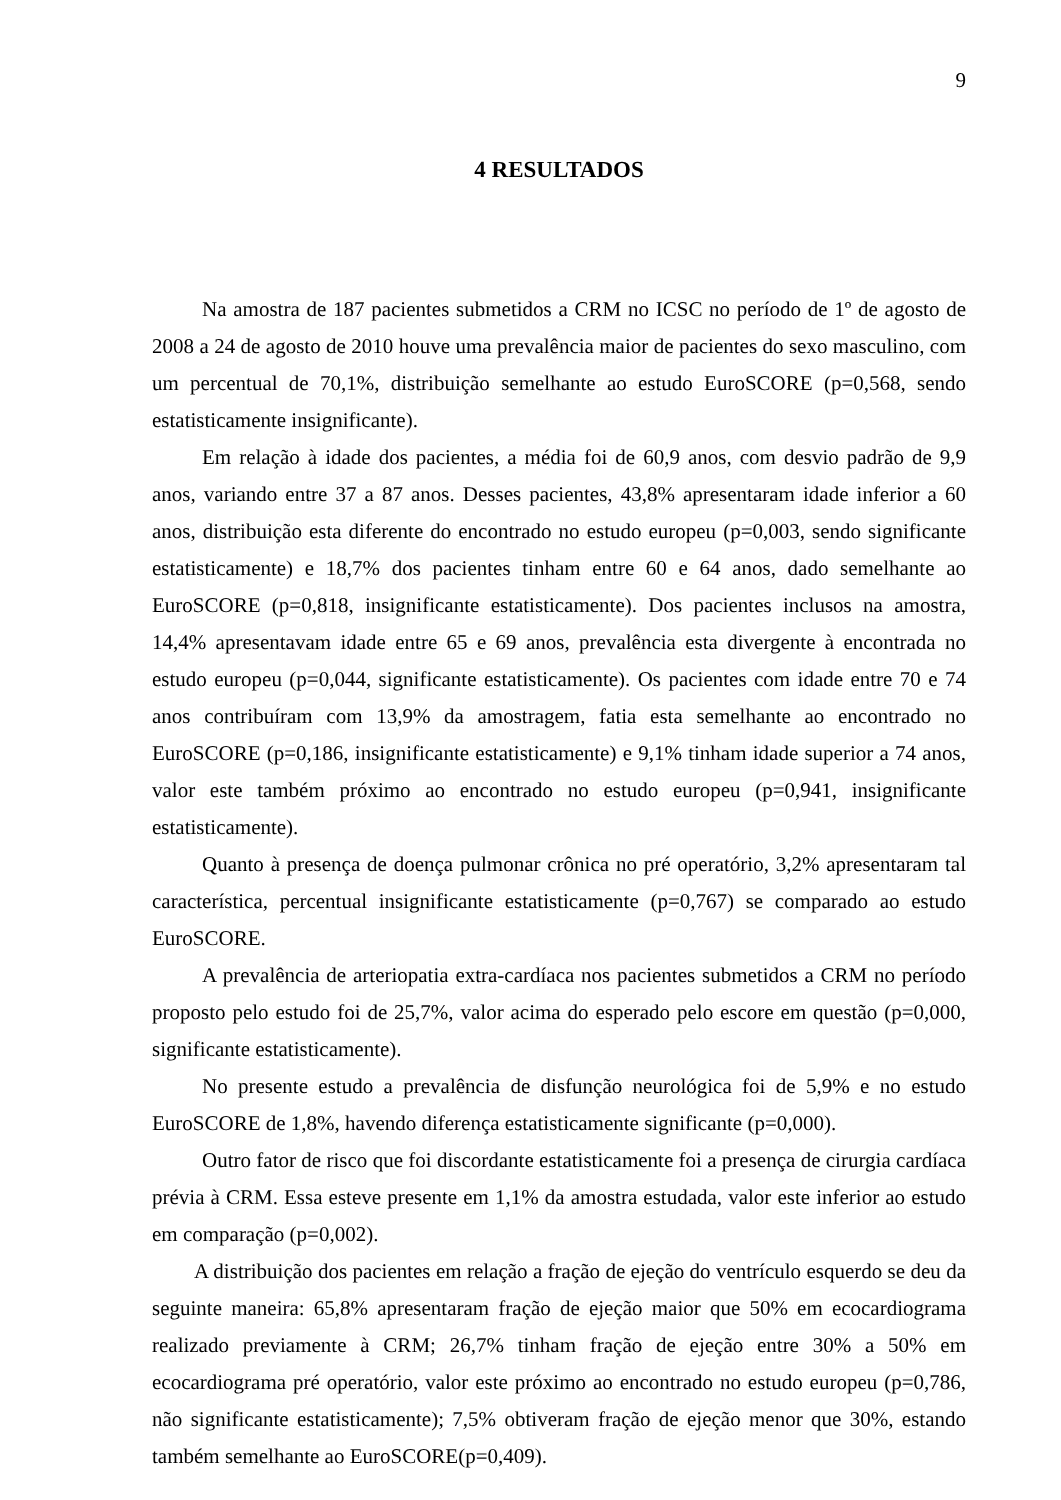9
4 RESULTADOS
Na amostra de 187 pacientes submetidos a CRM no ICSC no período de 1º de agosto de 2008 a 24 de agosto de 2010 houve uma prevalência maior de pacientes do sexo masculino, com um percentual de 70,1%, distribuição semelhante ao estudo EuroSCORE (p=0,568, sendo estatisticamente insignificante).
Em relação à idade dos pacientes, a média foi de 60,9 anos, com desvio padrão de 9,9 anos, variando entre 37 a 87 anos. Desses pacientes, 43,8% apresentaram idade inferior a 60 anos, distribuição esta diferente do encontrado no estudo europeu (p=0,003, sendo significante estatisticamente) e 18,7% dos pacientes tinham entre 60 e 64 anos, dado semelhante ao EuroSCORE (p=0,818, insignificante estatisticamente). Dos pacientes inclusos na amostra, 14,4% apresentavam idade entre 65 e 69 anos, prevalência esta divergente à encontrada no estudo europeu (p=0,044, significante estatisticamente). Os pacientes com idade entre 70 e 74 anos contribuíram com 13,9% da amostragem, fatia esta semelhante ao encontrado no EuroSCORE (p=0,186, insignificante estatisticamente) e 9,1% tinham idade superior a 74 anos, valor este também próximo ao encontrado no estudo europeu (p=0,941, insignificante estatisticamente).
Quanto à presença de doença pulmonar crônica no pré operatório, 3,2% apresentaram tal característica, percentual insignificante estatisticamente (p=0,767) se comparado ao estudo EuroSCORE.
A prevalência de arteriopatia extra-cardíaca nos pacientes submetidos a CRM no período proposto pelo estudo foi de 25,7%, valor acima do esperado pelo escore em questão (p=0,000, significante estatisticamente).
No presente estudo a prevalência de disfunção neurológica foi de 5,9% e no estudo EuroSCORE de 1,8%, havendo diferença estatisticamente significante (p=0,000).
Outro fator de risco que foi discordante estatisticamente foi a presença de cirurgia cardíaca prévia à CRM. Essa esteve presente em 1,1% da amostra estudada, valor este inferior ao estudo em comparação (p=0,002).
A distribuição dos pacientes em relação a fração de ejeção do ventrículo esquerdo se deu da seguinte maneira: 65,8% apresentaram fração de ejeção maior que 50% em ecocardiograma realizado previamente à CRM; 26,7% tinham fração de ejeção entre 30% a 50% em ecocardiograma pré operatório, valor este próximo ao encontrado no estudo europeu (p=0,786, não significante estatisticamente); 7,5% obtiveram fração de ejeção menor que 30%, estando também semelhante ao EuroSCORE(p=0,409).